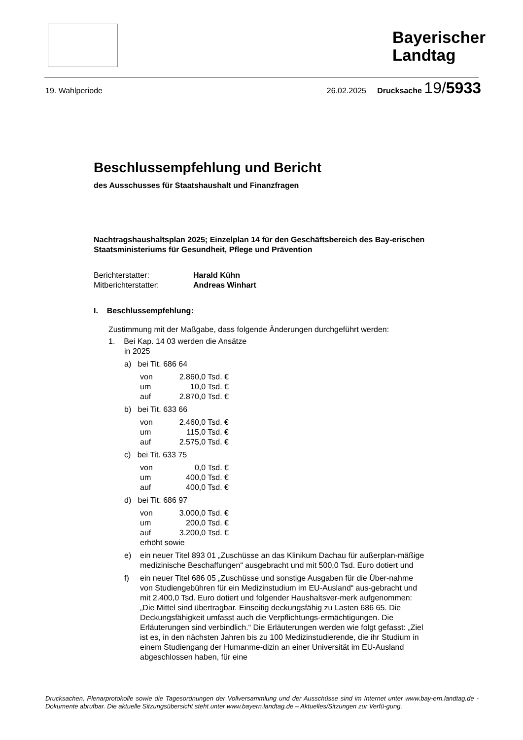Bayerischer
Landtag
19. Wahlperiode 26.02.2025 Drucksache 19/5933
Beschlussempfehlung und Bericht
des Ausschusses für Staatshaushalt und Finanzfragen
Nachtragshaushaltsplan 2025; Einzelplan 14 für den Geschäftsbereich des Bay-erischen Staatsministeriums für Gesundheit, Pflege und Prävention
Berichterstatter: Harald Kühn Mitberichterstatter: Andreas Winhart
I. Beschlussempfehlung:
Zustimmung mit der Maßgabe, dass folgende Änderungen durchgeführt werden:
1. Bei Kap. 14 03 werden die Ansätze
in 2025
a) bei Tit. 686 64
von 2.860,0 Tsd. €
um 10,0 Tsd. €
auf 2.870,0 Tsd. €
b) bei Tit. 633 66
von 2.460,0 Tsd. €
um 115,0 Tsd. €
auf 2.575,0 Tsd. €
c) bei Tit. 633 75
von 0,0 Tsd. €
um 400,0 Tsd. €
auf 400,0 Tsd. €
d) bei Tit. 686 97
von 3.000,0 Tsd. €
um 200,0 Tsd. €
auf 3.200,0 Tsd. €
erhöht sowie
e) ein neuer Titel 893 01 „Zuschüsse an das Klinikum Dachau für außerplan-mäßige medizinische Beschaffungen“ ausgebracht und mit 500,0 Tsd. Euro dotiert und
f) ein neuer Titel 686 05 „Zuschüsse und sonstige Ausgaben für die Über-nahme von Studiengebühren für ein Medizinstudium im EU-Ausland“ aus-gebracht und mit 2.400,0 Tsd. Euro dotiert und folgender Haushaltsver-merk aufgenommen: „Die Mittel sind übertragbar. Einseitig deckungsfähig zu Lasten 686 65. Die Deckungsfähigkeit umfasst auch die Verpflichtungs-ermächtigungen. Die Erläuterungen sind verbindlich.“ Die Erläuterungen werden wie folgt gefasst: „Ziel ist es, in den nächsten Jahren bis zu 100 Medizinstudierende, die ihr Studium in einem Studiengang der Humanme-dizin an einer Universität im EU-Ausland abgeschlossen haben, für eine
Drucksachen, Plenarprotokolle sowie die Tagesordnungen der Vollversammlung und der Ausschüsse sind im Internet unter www.bay-ern.landtag.de - Dokumente abrufbar. Die aktuelle Sitzungsübersicht steht unter www.bayern.landtag.de – Aktuelles/Sitzungen zur Verfü-gung.